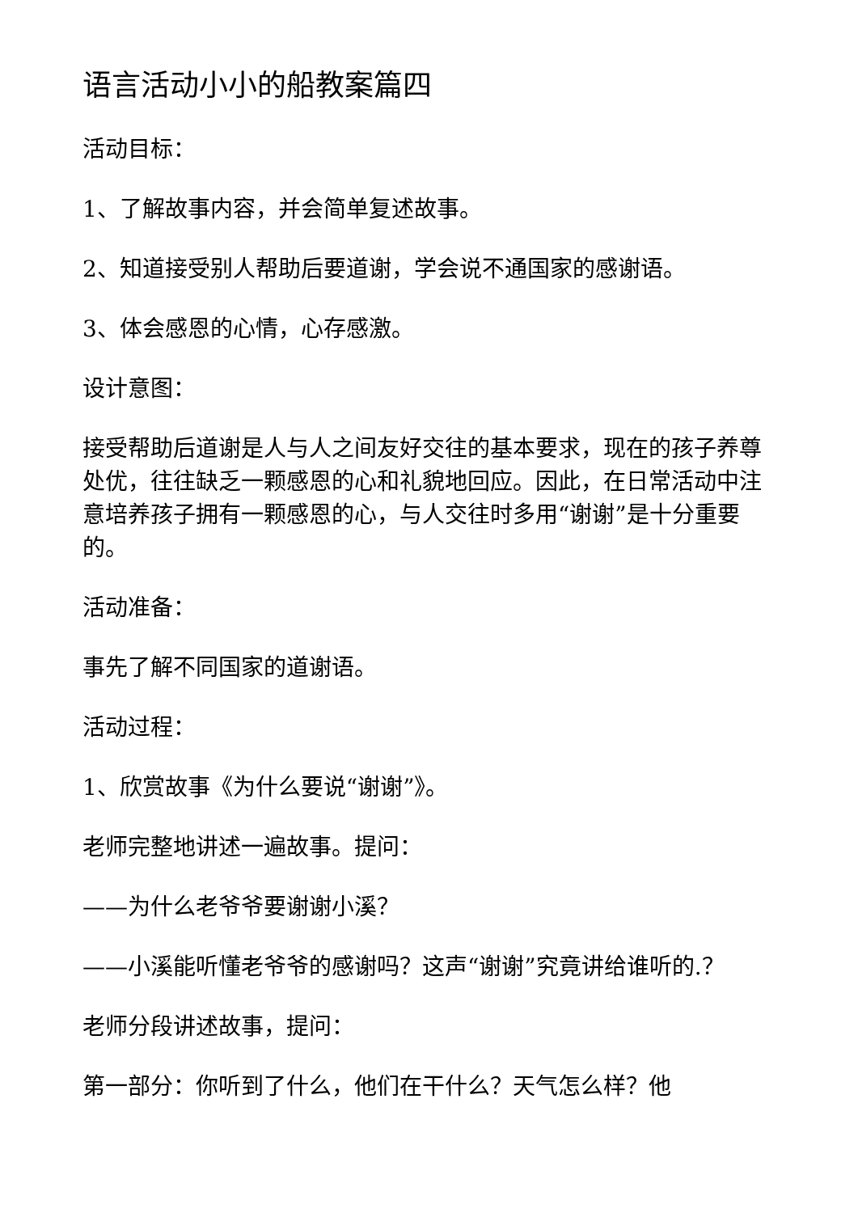语言活动小小的船教案篇四
活动目标：
1、了解故事内容，并会简单复述故事。
2、知道接受别人帮助后要道谢，学会说不通国家的感谢语。
3、体会感恩的心情，心存感激。
设计意图：
接受帮助后道谢是人与人之间友好交往的基本要求，现在的孩子养尊处优，往往缺乏一颗感恩的心和礼貌地回应。因此，在日常活动中注意培养孩子拥有一颗感恩的心，与人交往时多用“谢谢”是十分重要的。
活动准备：
事先了解不同国家的道谢语。
活动过程：
1、欣赏故事《为什么要说“谢谢”》。
老师完整地讲述一遍故事。提问：
——为什么老爷爷要谢谢小溪？
——小溪能听懂老爷爷的感谢吗？这声“谢谢”究竟讲给谁听的.？
老师分段讲述故事，提问：
第一部分：你听到了什么，他们在干什么？天气怎么样？他